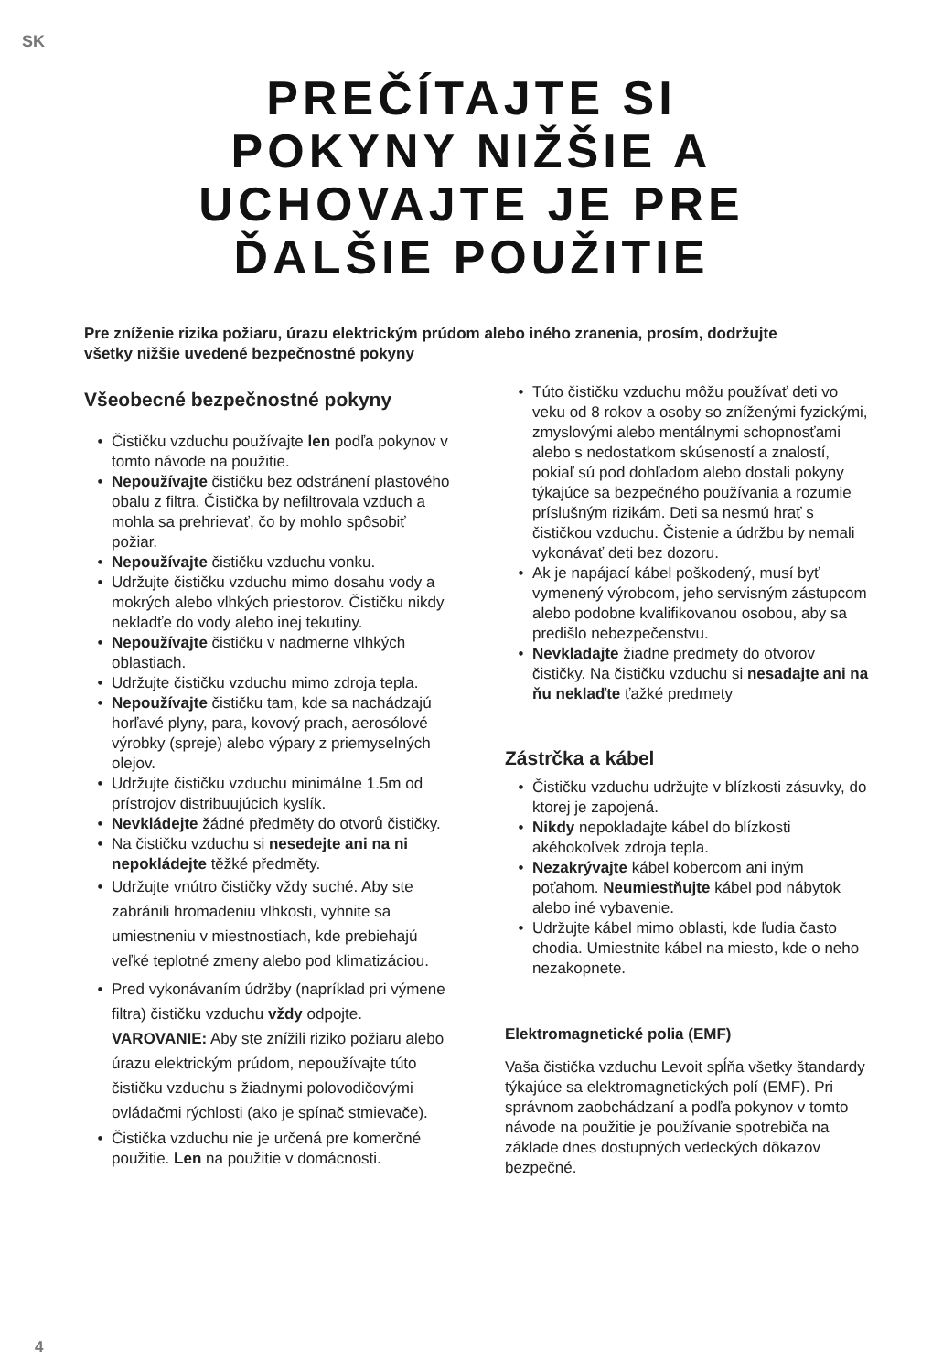SK
PREČÍTAJTE SI
POKYNY NIŽŠIE A
UCHOVAJTE JE PRE
ĎALŠIE POUŽITIE
Pre zníženie rizika požiaru, úrazu elektrickým prúdom alebo iného zranenia, prosím, dodržujte všetky nižšie uvedené bezpečnostné pokyny
Všeobecné bezpečnostné pokyny
Čističku vzduchu používajte len podľa pokynov v tomto návode na použitie.
Nepoužívajte čističku bez odstránení plastového obalu z filtra. Čistička by nefiltrovala vzduch a mohla sa prehrievať, čo by mohlo spôsobiť požiar.
Nepoužívajte čističku vzduchu vonku.
Udržujte čističku vzduchu mimo dosahu vody a mokrých alebo vlhkých priestorov. Čističku nikdy nekladťe do vody alebo inej tekutiny.
Nepoužívajte čističku v nadmerne vlhkých oblastiach.
Udržujte čističku vzduchu mimo zdroja tepla.
Nepoužívajte čističku tam, kde sa nachádzajú horľavé plyny, para, kovový prach, aerosólové výrobky (spreje) alebo výpary z priemyselných olejov.
Udržujte čističku vzduchu minimálne 1.5m od prístrojov distribuujúcich kyslík.
Nevkládejte žádné předměty do otvorů čističky.
Na čističku vzduchu si nesedejte ani na ni nepokládejte těžké předměty.
Udržujte vnútro čističky vždy suché. Aby ste zabránili hromadeniu vlhkosti, vyhnite sa umiestneniu v miestnostiach, kde prebiehajú veľké teplotné zmeny alebo pod klimatizáciou.
Pred vykonávaním údržby (napríklad pri výmene filtra) čističku vzduchu vždy odpojte.
VAROVANIE: Aby ste znížili riziko požiaru alebo úrazu elektrickým prúdom, nepoužívajte túto čističku vzduchu s žiadnymi polovodičovými ovládačmi rýchlosti (ako je spínač stmievače).
Čistička vzduchu nie je určená pre komerčné použitie. Len na použitie v domácnosti.
Túto čističku vzduchu môžu používať deti vo veku od 8 rokov a osoby so zníženými fyzickými, zmyslovými alebo mentálnymi schopnosťami alebo s nedostatkom skúseností a znalostí, pokiaľ sú pod dohľadom alebo dostali pokyny týkajúce sa bezpečného používania a rozumie príslušným rizikám. Deti sa nesmú hrať s čističkou vzduchu. Čistenie a údržbu by nemali vykonávať deti bez dozoru.
Ak je napájací kábel poškodený, musí byť vymenený výrobcom, jeho servisným zástupcom alebo podobne kvalifikovanou osobou, aby sa predišlo nebezpečenstvu.
Nevkladajte žiadne predmety do otvorov čističky. Na čističku vzduchu si nesadajte ani na ňu neklaďte ťažké predmety
Zástrčka a kábel
Čističku vzduchu udržujte v blízkosti zásuvky, do ktorej je zapojená.
Nikdy nepokladajte kábel do blízkosti akéhokoľvek zdroja tepla.
Nezakrývajte kábel kobercom ani iným poťahom. Neumiestňujte kábel pod nábytok alebo iné vybavenie.
Udržujte kábel mimo oblasti, kde ľudia často chodia. Umiestnite kábel na miesto, kde o neho nezakopnete.
Elektromagnetické polia (EMF)
Vaša čistička vzduchu Levoit spĺňa všetky štandardy týkajúce sa elektromagnetických polí (EMF). Pri správnom zaobchádzaní a podľa pokynov v tomto návode na použitie je používanie spotrebiča na základe dnes dostupných vedeckých dôkazov bezpečné.
4